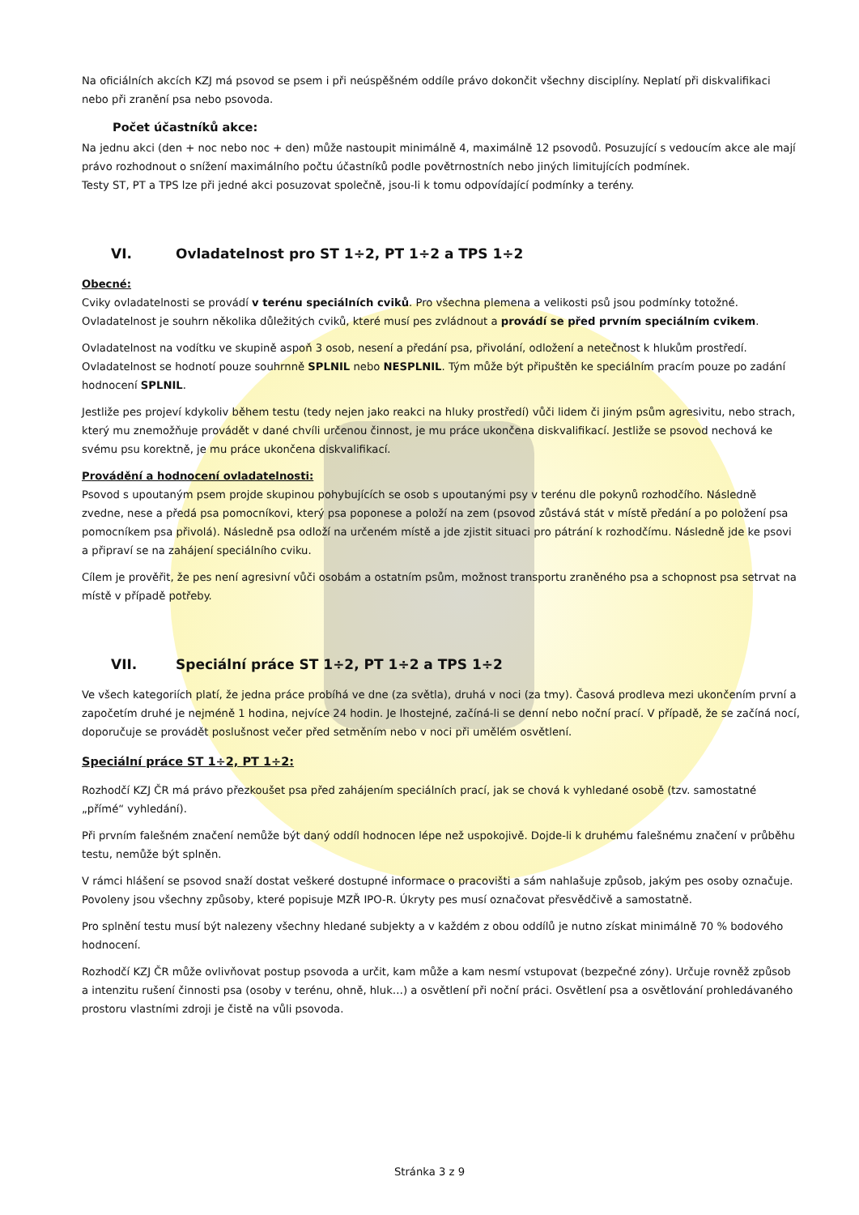Na oficiálních akcích KZJ má psovod se psem i při neúspěšném oddíle právo dokončit všechny disciplíny. Neplatí při diskvalifikaci nebo při zranění psa nebo psovoda.
Počet účastníků akce:
Na jednu akci (den + noc nebo noc + den) může nastoupit minimálně 4, maximálně 12 psovodů. Posuzující s vedoucím akce ale mají právo rozhodnout o snížení maximálního počtu účastníků podle povětrnostních nebo jiných limitujících podmínek.
Testy ST, PT a TPS lze při jedné akci posuzovat společně, jsou-li k tomu odpovídající podmínky a terény.
VI. Ovladatelnost pro ST 1÷2, PT 1÷2 a TPS 1÷2
Obecné:
Cviky ovladatelnosti se provádí v terénu speciálních cviků. Pro všechna plemena a velikosti psů jsou podmínky totožné. Ovladatelnost je souhrn několika důležitých cviků, které musí pes zvládnout a provádí se před prvním speciálním cvikem.
Ovladatelnost na vodítku ve skupině aspoň 3 osob, nesení a předání psa, přivolání, odložení a netečnost k hlukům prostředí. Ovladatelnost se hodnotí pouze souhrnně SPLNIL nebo NESPLNIL. Tým může být připuštěn ke speciálním pracím pouze po zadání hodnocení SPLNIL.
Jestliže pes projeví kdykoliv během testu (tedy nejen jako reakci na hluky prostředí) vůči lidem či jiným psům agresivitu, nebo strach, který mu znemožňuje provádět v dané chvíli určenou činnost, je mu práce ukončena diskvalifikací. Jestliže se psovod nechová ke svému psu korektně, je mu práce ukončena diskvalifikací.
Provádění a hodnocení ovladatelnosti:
Psovod s upoutaným psem projde skupinou pohybujících se osob s upoutanými psy v terénu dle pokynů rozhodčího. Následně zvedne, nese a předá psa pomocníkovi, který psa poponese a položí na zem (psovod zůstává stát v místě předání a po položení psa pomocníkem psa přivolá). Následně psa odloží na určeném místě a jde zjistit situaci pro pátrání k rozhodčímu. Následně jde ke psovi a připraví se na zahájení speciálního cviku.
Cílem je prověřit, že pes není agresivní vůči osobám a ostatním psům, možnost transportu zraněného psa a schopnost psa setrvat na místě v případě potřeby.
VII. Speciální práce ST 1÷2, PT 1÷2 a TPS 1÷2
Ve všech kategoriích platí, že jedna práce probíhá ve dne (za světla), druhá v noci (za tmy). Časová prodleva mezi ukončením první a započetím druhé je nejméně 1 hodina, nejvíce 24 hodin. Je lhostejné, začíná-li se denní nebo noční prací. V případě, že se začíná nocí, doporučuje se provádět poslušnost večer před setměním nebo v noci při umělém osvětlení.
Speciální práce ST 1÷2, PT 1÷2:
Rozhodčí KZJ ČR má právo přezkoušet psa před zahájením speciálních prací, jak se chová k vyhledané osobě (tzv. samostatné „přímé“ vyhledání).
Při prvním falešném značení nemůže být daný oddíl hodnocen lépe než uspokojivě. Dojde-li k druhému falešnému značení v průběhu testu, nemůže být splněn.
V rámci hlášení se psovod snaží dostat veškeré dostupné informace o pracovišti a sám nahlašuje způsob, jakým pes osoby označuje. Povoleny jsou všechny způsoby, které popisuje MZŘ IPO-R. Úkryty pes musí označovat přesvědčivě a samostatně.
Pro splnění testu musí být nalezeny všechny hledané subjekty a v každém z obou oddílů je nutno získat minimálně 70 % bodového hodnocení.
Rozhodčí KZJ ČR může ovlivňovat postup psovoda a určit, kam může a kam nesmí vstupovat (bezpečné zóny). Určuje rovněž způsob a intenzitu rušení činnosti psa (osoby v terénu, ohně, hluk…) a osvětlení při noční práci. Osvětlení psa a osvětlování prohledávaného prostoru vlastními zdroji je čistě na vůli psovoda.
Stránka 3 z 9